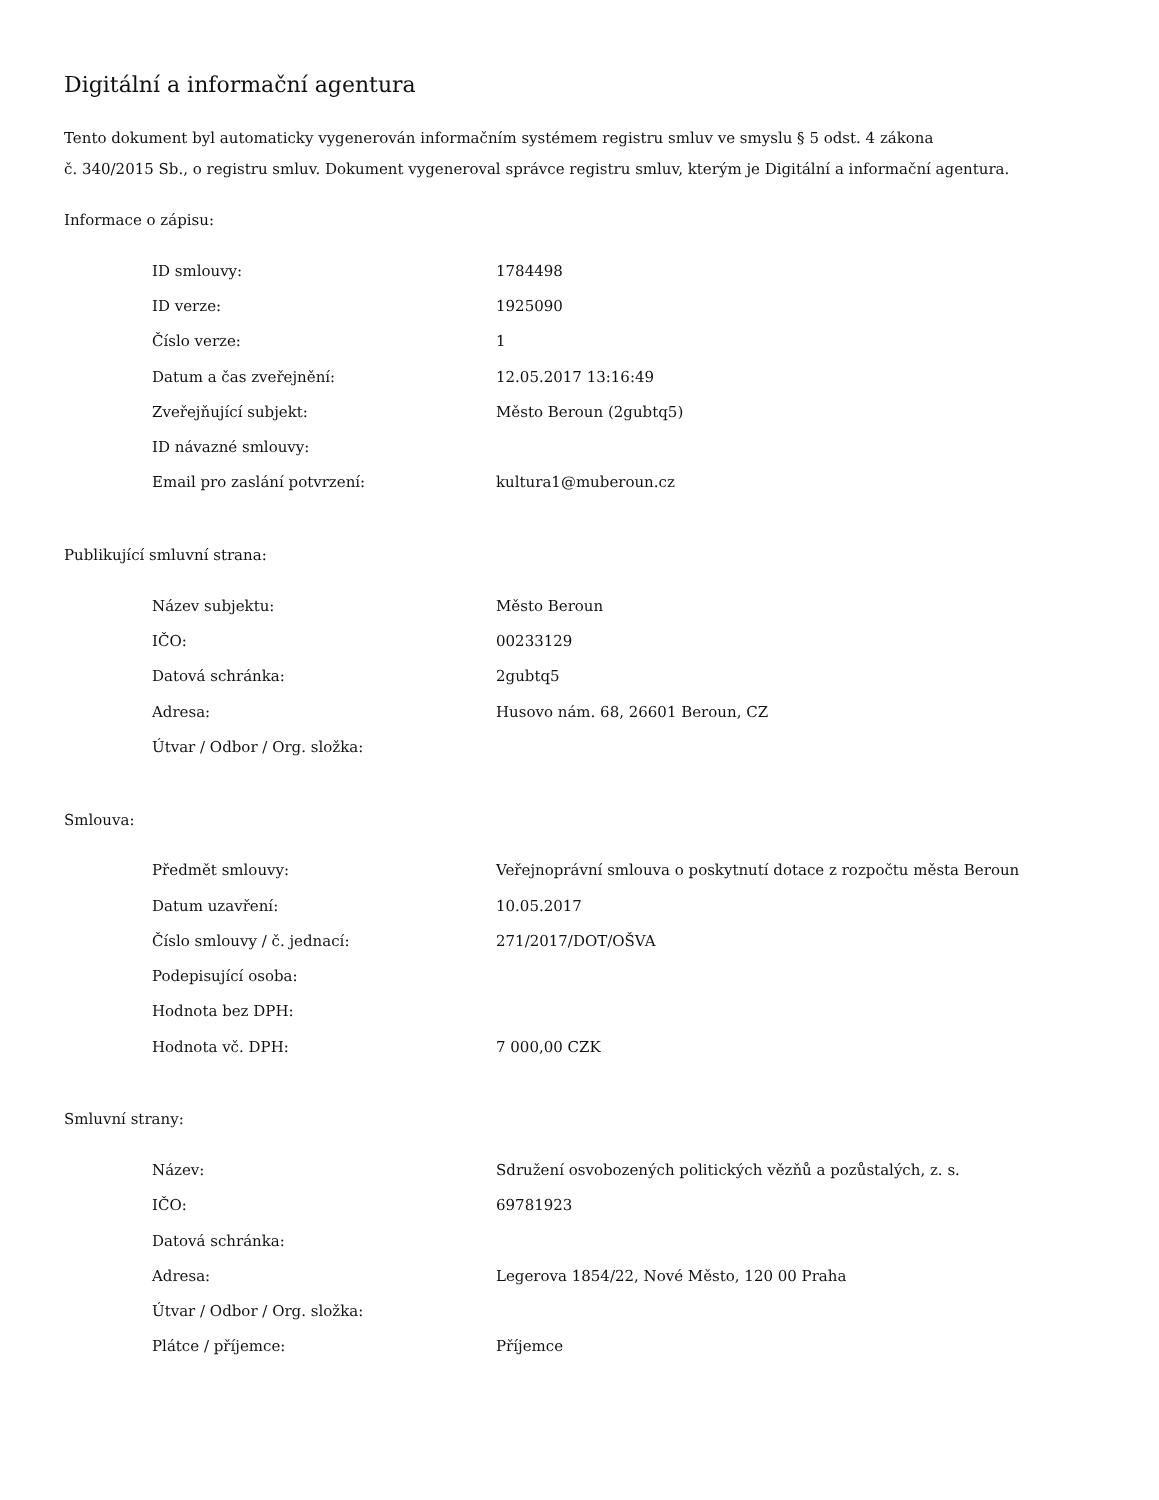Digitální a informační agentura
Tento dokument byl automaticky vygenerován informačním systémem registru smluv ve smyslu § 5 odst. 4 zákona
č. 340/2015 Sb., o registru smluv. Dokument vygeneroval správce registru smluv, kterým je Digitální a informační agentura.
Informace o zápisu:
| ID smlouvy: | 1784498 |
| ID verze: | 1925090 |
| Číslo verze: | 1 |
| Datum a čas zveřejnění: | 12.05.2017 13:16:49 |
| Zveřejňující subjekt: | Město Beroun (2gubtq5) |
| ID návazné smlouvy: | |
| Email pro zaslání potvrzení: | kultura1@muberoun.cz |
Publikující smluvní strana:
| Název subjektu: | Město Beroun |
| IČO: | 00233129 |
| Datová schránka: | 2gubtq5 |
| Adresa: | Husovo nám. 68, 26601 Beroun, CZ |
| Útvar / Odbor / Org. složka: | |
Smlouva:
| Předmět smlouvy: | Veřejnoprávní smlouva o poskytnutí dotace z rozpočtu města Beroun |
| Datum uzavření: | 10.05.2017 |
| Číslo smlouvy / č. jednací: | 271/2017/DOT/OŠVA |
| Podepisující osoba: | |
| Hodnota bez DPH: | |
| Hodnota vč. DPH: | 7 000,00 CZK |
Smluvní strany:
| Název: | Sdružení osvobozených politických vězňů a pozůstalých, z. s. |
| IČO: | 69781923 |
| Datová schránka: | |
| Adresa: | Legerova 1854/22, Nové Město, 120 00 Praha |
| Útvar / Odbor / Org. složka: | |
| Plátce / příjemce: | Příjemce |